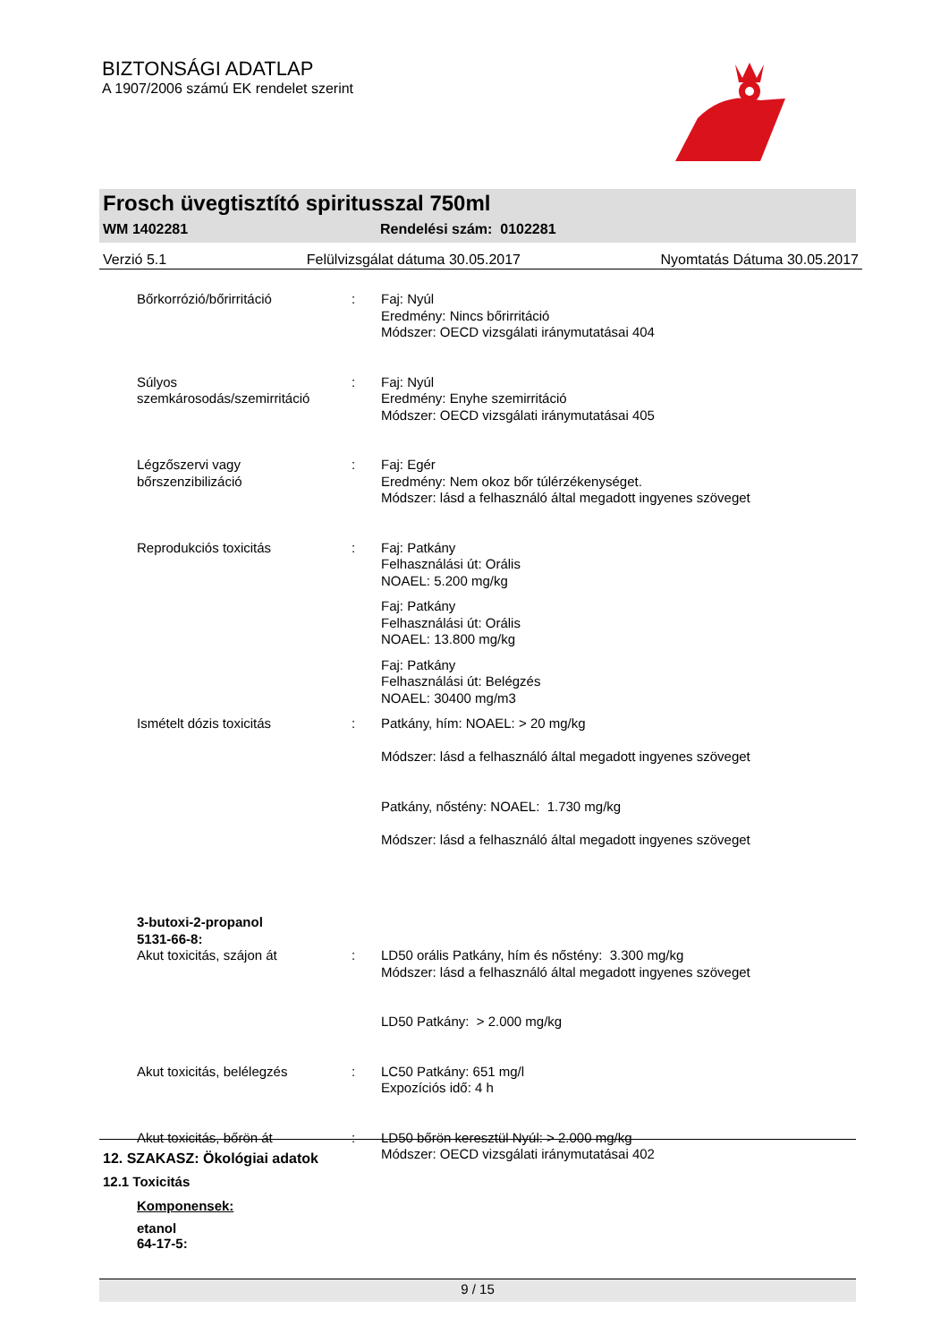BIZTONSÁGI ADATLAP
A 1907/2006 számú EK rendelet szerint
Frosch üvegtisztító spiritusszal 750ml
WM 1402281 Rendelési szám: 0102281
Verzió 5.1 Felülvizsgálat dátuma 30.05.2017 Nyomtatás Dátuma 30.05.2017
Bőrkorrózió/bőrirritáció : Faj: Nyúl
Eredmény: Nincs bőrirritáció
Módszer: OECD vizsgálati iránymutatásai 404
Súlyos szemkárosodás/szemirritáció
: Faj: Nyúl
Eredmény: Enyhe szemirritáció
Módszer: OECD vizsgálati iránymutatásai 405
Légzőszervi vagy
bőrszenzibilizáció
: Faj: Egér
Eredmény: Nem okoz bőr túlérzékenységet.
Módszer: lásd a felhasználó által megadott ingyenes szöveget
Reprodukciós toxicitás : Faj: Patkány
Felhasználási út: Orális
NOAEL: 5.200 mg/kg
Faj: Patkány
Felhasználási út: Orális
NOAEL: 13.800 mg/kg
Faj: Patkány
Felhasználási út: Belégzés
NOAEL: 30400 mg/m3
Ismételt dózis toxicitás : Patkány, hím: NOAEL: > 20 mg/kg
Módszer: lásd a felhasználó által megadott ingyenes szöveget
Patkány, nőstény: NOAEL: 1.730 mg/kg
Módszer: lásd a felhasználó által megadott ingyenes szöveget
3-butoxi-2-propanol
5131-66-8:
Akut toxicitás, szájon át : LD50 orális Patkány, hím és nőstény: 3.300 mg/kg
Módszer: lásd a felhasználó által megadott ingyenes szöveget
LD50 Patkány: > 2.000 mg/kg
Akut toxicitás, belélegzés : LC50 Patkány: 651 mg/l
Expozíciós idő: 4 h
Akut toxicitás, bőrön át : LD50 bőrön keresztül Nyúl: > 2.000 mg/kg
Módszer: OECD vizsgálati iránymutatásai 402
12. SZAKASZ: Ökológiai adatok
12.1 Toxicitás
Komponensek:
etanol
64-17-5:
9 / 15